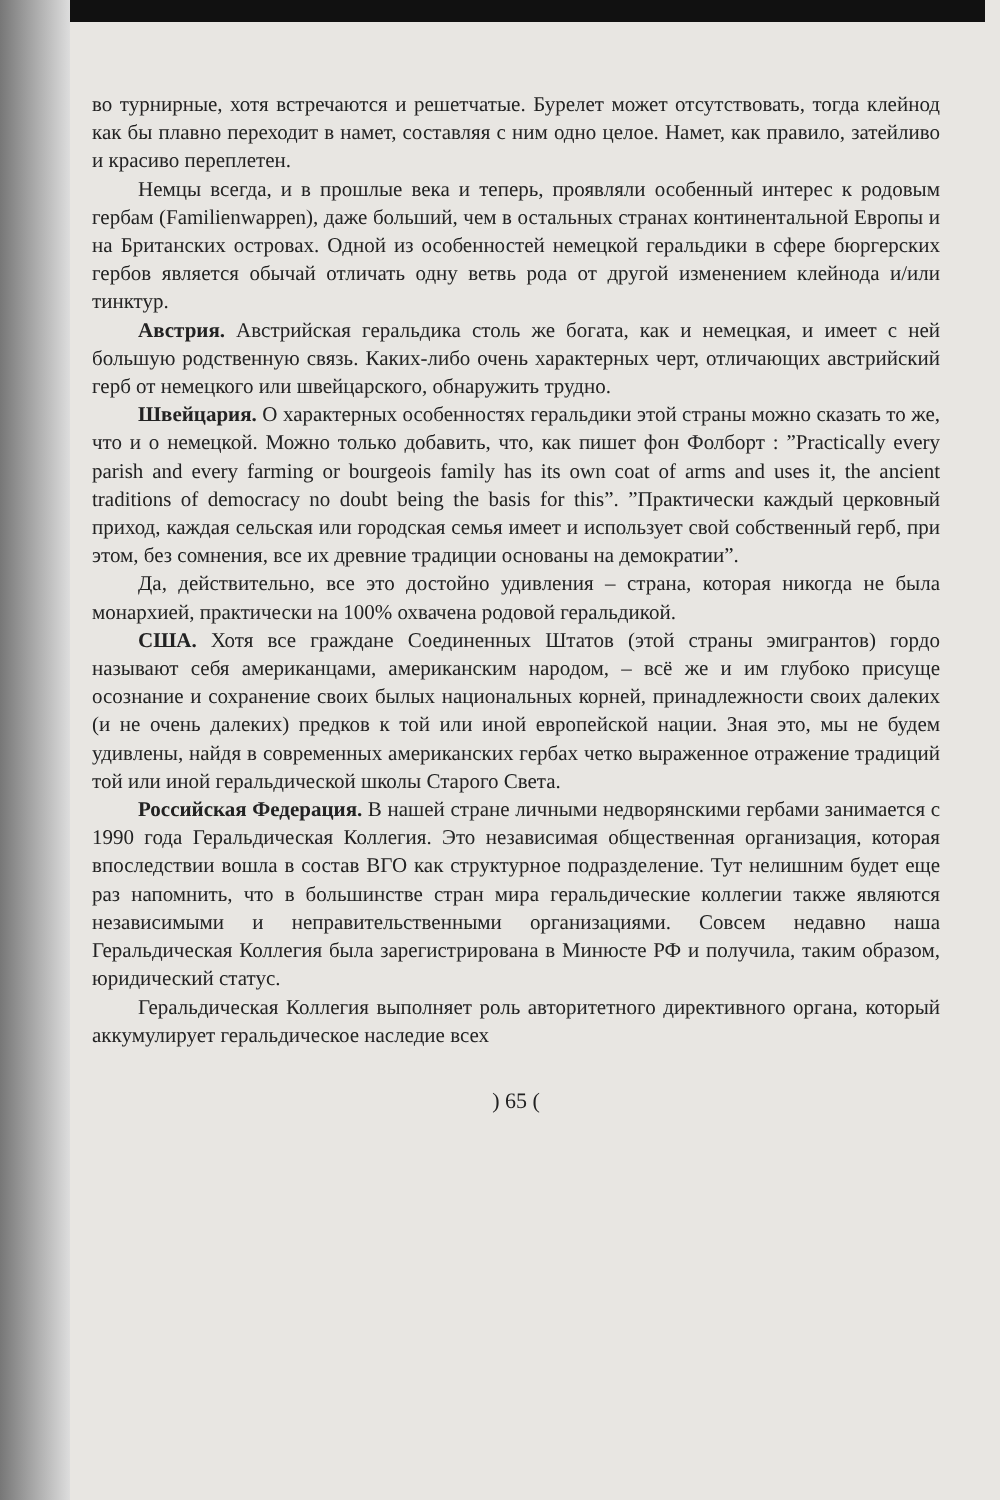во турнирные, хотя встречаются и решетчатые. Бурелет может отсутствовать, тогда клейнод как бы плавно переходит в намет, составляя с ним одно целое. Намет, как правило, затейливо и красиво переплетен.
Немцы всегда, и в прошлые века и теперь, проявляли особенный интерес к родовым гербам (Familienwappen), даже больший, чем в остальных странах континентальной Европы и на Британских островах. Одной из особенностей немецкой геральдики в сфере бюргерских гербов является обычай отличать одну ветвь рода от другой изменением клейнода и/или тинктур.
Австрия. Австрийская геральдика столь же богата, как и немецкая, и имеет с ней большую родственную связь. Каких-либо очень характерных черт, отличающих австрийский герб от немецкого или швейцарского, обнаружить трудно.
Швейцария. О характерных особенностях геральдики этой страны можно сказать то же, что и о немецкой. Можно только добавить, что, как пишет фон Фолборт : ”Practically every parish and every farming or bourgeois family has its own coat of arms and uses it, the ancient traditions of democracy no doubt being the basis for this”. ”Практически каждый церковный приход, каждая сельская или городская семья имеет и использует свой собственный герб, при этом, без сомнения, все их древние традиции основаны на демократии”.
Да, действительно, все это достойно удивления – страна, которая никогда не была монархией, практически на 100% охвачена родовой геральдикой.
США. Хотя все граждане Соединенных Штатов (этой страны эмигрантов) гордо называют себя американцами, американским народом, – всё же и им глубоко присуще осознание и сохранение своих былых национальных корней, принадлежности своих далеких (и не очень далеких) предков к той или иной европейской нации. Зная это, мы не будем удивлены, найдя в современных американских гербах четко выраженное отражение традиций той или иной геральдической школы Старого Света.
Российская Федерация. В нашей стране личными недворянскими гербами занимается с 1990 года Геральдическая Коллегия. Это независимая общественная организация, которая впоследствии вошла в состав ВГО как структурное подразделение. Тут нелишним будет еще раз напомнить, что в большинстве стран мира геральдические коллегии также являются независимыми и неправительственными организациями. Совсем недавно наша Геральдическая Коллегия была зарегистрирована в Минюсте РФ и получила, таким образом, юридический статус.
Геральдическая Коллегия выполняет роль авторитетного директивного органа, который аккумулирует геральдическое наследие всех
) 65 (